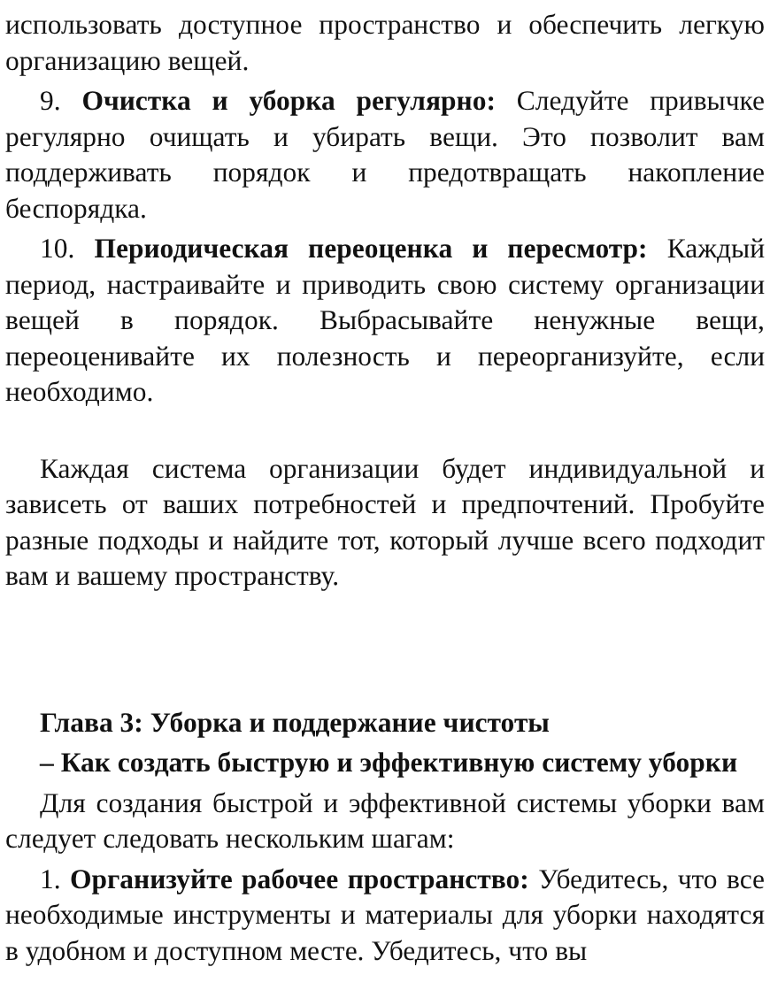использовать доступное пространство и обеспечить легкую организацию вещей.
9. Очистка и уборка регулярно: Следуйте привычке регулярно очищать и убирать вещи. Это позволит вам поддерживать порядок и предотвращать накопление беспорядка.
10. Периодическая переоценка и пересмотр: Каждый период, настраивайте и приводить свою систему организации вещей в порядок. Выбрасывайте ненужные вещи, переоценивайте их полезность и переорганизуйте, если необходимо.
Каждая система организации будет индивидуальной и зависеть от ваших потребностей и предпочтений. Пробуйте разные подходы и найдите тот, который лучше всего подходит вам и вашему пространству.
Глава 3: Уборка и поддержание чистоты
– Как создать быструю и эффективную систему уборки
Для создания быстрой и эффективной системы уборки вам следует следовать нескольким шагам:
1. Организуйте рабочее пространство: Убедитесь, что все необходимые инструменты и материалы для уборки находятся в удобном и доступном месте. Убедитесь, что вы